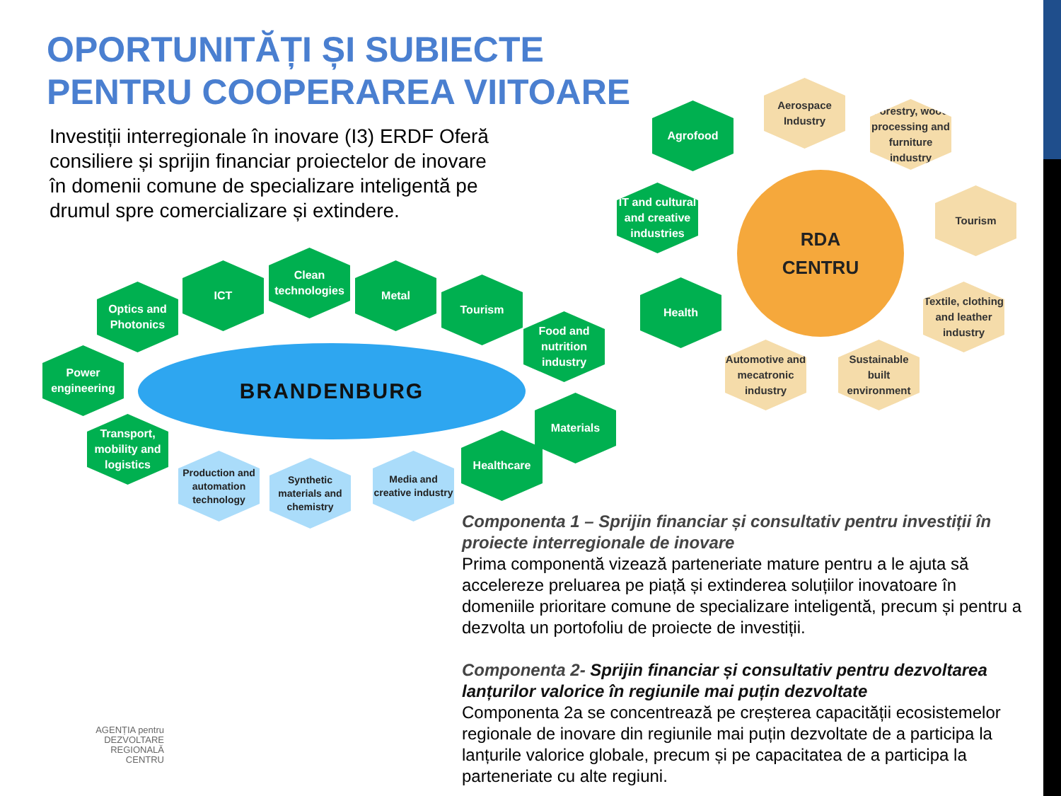OPORTUNITĂȚI ȘI SUBIECTE
PENTRU COOPERAREA VIITOARE
Investiții interregionale în inovare (I3) ERDF Oferă consiliere și sprijin financiar proiectelor de inovare în domenii comune de specializare inteligentă pe drumul spre comercializare și extindere.
Optics and Photonics
ICT
Clean technologies
Metal
Tourism
Food and nutrition industry
Power engineering
BRANDENBURG
Materials
Transport, mobility and logistics
Healthcare
Production and automation technology
Synthetic materials and chemistry
Media and creative industry
Agrofood
Aerospace Industry
Forestry, wood processing and furniture industry
IT and cultural and creative industries
RDA
CENTRU
Tourism
Health
Textile, clothing and leather industry
Automotive and mecatronic industry
Sustainable built environment
Componenta 1 – Sprijin financiar și consultativ pentru investiții în proiecte interregionale de inovare
Prima componentă vizează parteneriate mature pentru a le ajuta să accelereze preluarea pe piață și extinderea soluțiilor inovatoare în domeniile prioritare comune de specializare inteligentă, precum și pentru a dezvolta un portofoliu de proiecte de investiții.
Componenta 2- Sprijin financiar și consultativ pentru dezvoltarea lanțurilor valorice în regiunile mai puțin dezvoltate
Componenta 2a se concentrează pe creșterea capacității ecosistemelor regionale de inovare din regiunile mai puțin dezvoltate de a participa la lanțurile valorice globale, precum și pe capacitatea de a participa la parteneriate cu alte regiuni.
AGENȚIA pentru
DEZVOLTARE
REGIONALĂ
CENTRU